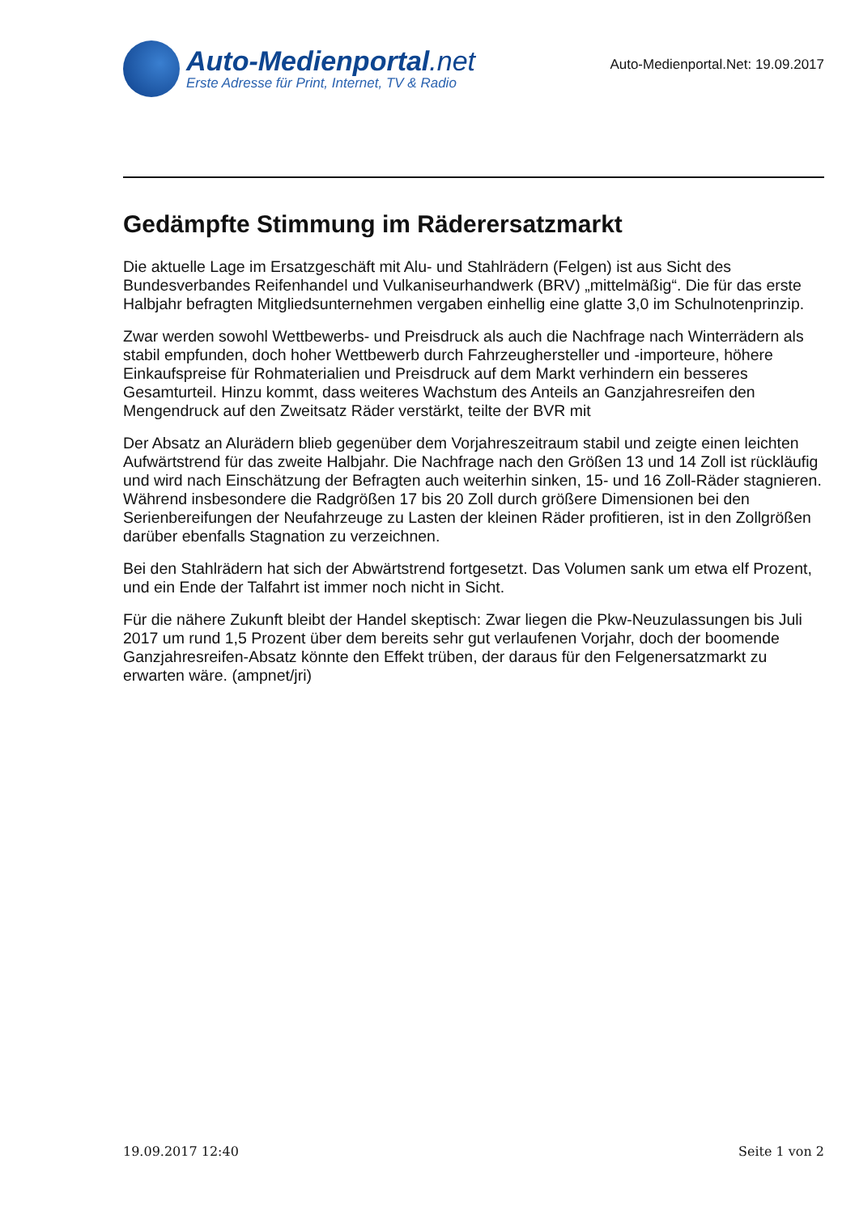Auto-Medienportal.net
Erste Adresse für Print, Internet, TV & Radio
Auto-Medienportal.Net: 19.09.2017
Gedämpfte Stimmung im Räderersatzmarkt
Die aktuelle Lage im Ersatzgeschäft mit Alu- und Stahlrädern (Felgen) ist aus Sicht des Bundesverbandes Reifenhandel und Vulkaniseurhandwerk (BRV) „mittelmäßig“. Die für das erste Halbjahr befragten Mitgliedsunternehmen vergaben einhellig eine glatte 3,0 im Schulnotenprinzip.
Zwar werden sowohl Wettbewerbs- und Preisdruck als auch die Nachfrage nach Winterrädern als stabil empfunden, doch hoher Wettbewerb durch Fahrzeughersteller und -importeure, höhere Einkaufspreise für Rohmaterialien und Preisdruck auf dem Markt verhindern ein besseres Gesamturteil. Hinzu kommt, dass weiteres Wachstum des Anteils an Ganzjahresreifen den Mengendruck auf den Zweitsatz Räder verstärkt, teilte der BVR mit
Der Absatz an Alurädern blieb gegenüber dem Vorjahreszeitraum stabil und zeigte einen leichten Aufwärtstrend für das zweite Halbjahr. Die Nachfrage nach den Größen 13 und 14 Zoll ist rückläufig und wird nach Einschätzung der Befragten auch weiterhin sinken, 15- und 16 Zoll-Räder stagnieren. Während insbesondere die Radgrößen 17 bis 20 Zoll durch größere Dimensionen bei den Serienbereifungen der Neufahrzeuge zu Lasten der kleinen Räder profitieren, ist in den Zollgrößen darüber ebenfalls Stagnation zu verzeichnen.
Bei den Stahlrädern hat sich der Abwärtstrend fortgesetzt. Das Volumen sank um etwa elf Prozent, und ein Ende der Talfahrt ist immer noch nicht in Sicht.
Für die nähere Zukunft bleibt der Handel skeptisch: Zwar liegen die Pkw-Neuzulassungen bis Juli 2017 um rund 1,5 Prozent über dem bereits sehr gut verlaufenen Vorjahr, doch der boomende Ganzjahresreifen-Absatz könnte den Effekt trüben, der daraus für den Felgenersatzmarkt zu erwarten wäre. (ampnet/jri)
19.09.2017 12:40 Seite 1 von 2